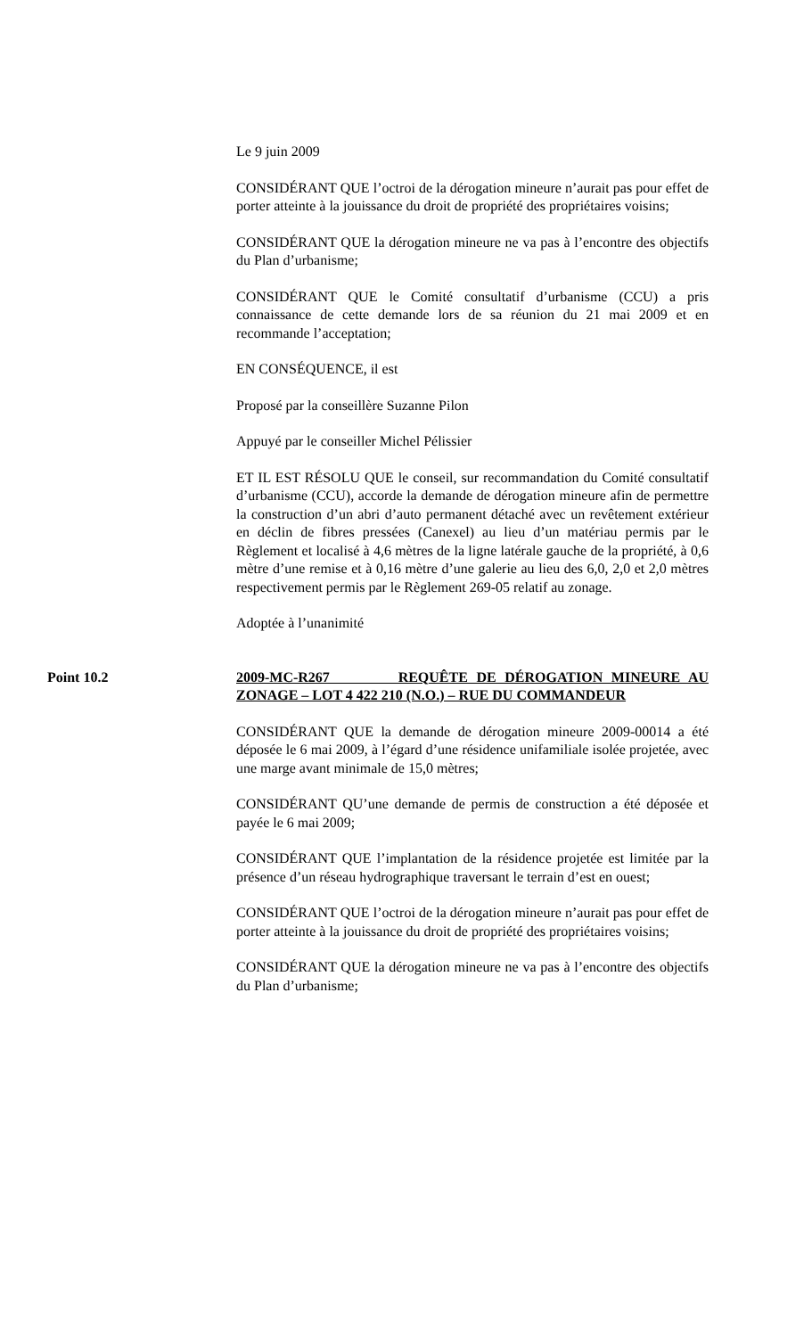Le 9 juin 2009
CONSIDÉRANT QUE l’octroi de la dérogation mineure n’aurait pas pour effet de porter atteinte à la jouissance du droit de propriété des propriétaires voisins;
CONSIDÉRANT QUE la dérogation mineure ne va pas à l’encontre des objectifs du Plan d’urbanisme;
CONSIDÉRANT QUE le Comité consultatif d’urbanisme (CCU) a pris connaissance de cette demande lors de sa réunion du 21 mai 2009 et en recommande l’acceptation;
EN CONSÉQUENCE, il est
Proposé par la conseillère Suzanne Pilon
Appuyé par le conseiller Michel Pélissier
ET IL EST RÉSOLU QUE le conseil, sur recommandation du Comité consultatif d’urbanisme (CCU), accorde la demande de dérogation mineure afin de permettre la construction d’un abri d’auto permanent détaché avec un revêtement extérieur en déclin de fibres pressées (Canexel) au lieu d’un matériau permis par le Règlement et localisé à 4,6 mètres de la ligne latérale gauche de la propriété, à 0,6 mètre d’une remise et à 0,16 mètre d’une galerie au lieu des 6,0, 2,0 et 2,0 mètres respectivement permis par le Règlement 269-05 relatif au zonage.
Adoptée à l’unanimité
Point 10.2 2009-MC-R267 REQUÊTE DE DÉROGATION MINEURE AU ZONAGE – LOT 4 422 210 (N.O.) – RUE DU COMMANDEUR
CONSIDÉRANT QUE la demande de dérogation mineure 2009-00014 a été déposée le 6 mai 2009, à l’égard d’une résidence unifamiliale isolée projetée, avec une marge avant minimale de 15,0 mètres;
CONSIDÉRANT QU’une demande de permis de construction a été déposée et payée le 6 mai 2009;
CONSIDÉRANT QUE l’implantation de la résidence projetée est limitée par la présence d’un réseau hydrographique traversant le terrain d’est en ouest;
CONSIDÉRANT QUE l’octroi de la dérogation mineure n’aurait pas pour effet de porter atteinte à la jouissance du droit de propriété des propriétaires voisins;
CONSIDÉRANT QUE la dérogation mineure ne va pas à l’encontre des objectifs du Plan d’urbanisme;